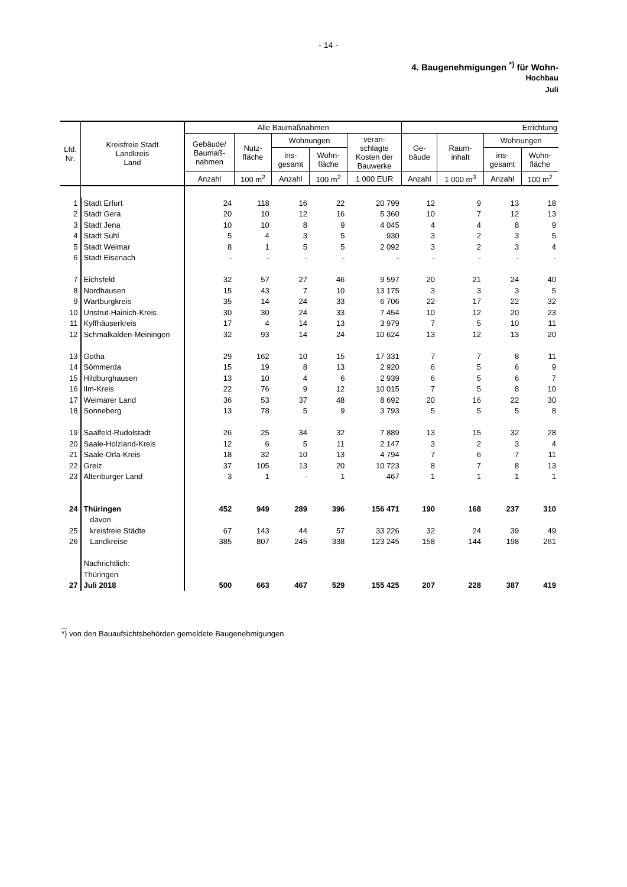- 14 -
4. Baugenehmigungen <sup>*)</sup> für Wohn-
Hochbau
Juli
| Lfd. Nr. | Kreisfreie Stadt Landkreis Land | Alle Baumaßnahmen | | | | | Errichtung | | | |
| --- | --- | --- | --- | --- | --- | --- | --- | --- | --- | --- |
| | | Gebäude/ Baumaß- nahmen | Nutz- fläche | Wohnungen | | veran- schlagte Kosten der Bauwerke | Ge- bäude | Raum- inhalt | Wohnungen | |
| | | | | ins- gesamt | Wohn- fläche | | | | ins- gesamt | Wohn- fläche |
| | | Anzahl | 100 m<sup>2</sup> | Anzahl | 100 m<sup>2</sup> | 1 000 EUR | Anzahl | 1 000 m<sup>3</sup> | Anzahl | 100 m<sup>2</sup> |
| 1 | Stadt Erfurt | 24 | 118 | 16 | 22 | 20 799 | 12 | 9 | 13 | 18 |
| 2 | Stadt Gera | 20 | 10 | 12 | 16 | 5 360 | 10 | 7 | 12 | 13 |
| 3 | Stadt Jena | 10 | 10 | 8 | 9 | 4 045 | 4 | 4 | 8 | 9 |
| 4 | Stadt Suhl | 5 | 4 | 3 | 5 | 930 | 3 | 2 | 3 | 5 |
| 5 | Stadt Weimar | 8 | 1 | 5 | 5 | 2 092 | 3 | 2 | 3 | 4 |
| 6 | Stadt Eisenach | - | - | - | - | - | - | - | - | - |
| 7 | Eichsfeld | 32 | 57 | 27 | 46 | 9 597 | 20 | 21 | 24 | 40 |
| 8 | Nordhausen | 15 | 43 | 7 | 10 | 13 175 | 3 | 3 | 3 | 5 |
| 9 | Wartburgkreis | 35 | 14 | 24 | 33 | 6 706 | 22 | 17 | 22 | 32 |
| 10 | Unstrut-Hainich-Kreis | 30 | 30 | 24 | 33 | 7 454 | 10 | 12 | 20 | 23 |
| 11 | Kyffhäuserkreis | 17 | 4 | 14 | 13 | 3 979 | 7 | 5 | 10 | 11 |
| 12 | Schmalkalden-Meiningen | 32 | 93 | 14 | 24 | 10 624 | 13 | 12 | 13 | 20 |
| 13 | Gotha | 29 | 162 | 10 | 15 | 17 331 | 7 | 7 | 8 | 11 |
| 14 | Sömmerda | 15 | 19 | 8 | 13 | 2 920 | 6 | 5 | 6 | 9 |
| 15 | Hildburghausen | 13 | 10 | 4 | 6 | 2 939 | 6 | 5 | 6 | 7 |
| 16 | Ilm-Kreis | 22 | 76 | 9 | 12 | 10 015 | 7 | 5 | 8 | 10 |
| 17 | Weimarer Land | 36 | 53 | 37 | 48 | 8 692 | 20 | 16 | 22 | 30 |
| 18 | Sonneberg | 13 | 78 | 5 | 9 | 3 793 | 5 | 5 | 5 | 8 |
| 19 | Saalfeld-Rudolstadt | 26 | 25 | 34 | 32 | 7 889 | 13 | 15 | 32 | 28 |
| 20 | Saale-Holzland-Kreis | 12 | 6 | 5 | 11 | 2 147 | 3 | 2 | 3 | 4 |
| 21 | Saale-Orla-Kreis | 18 | 32 | 10 | 13 | 4 794 | 7 | 6 | 7 | 11 |
| 22 | Greiz | 37 | 105 | 13 | 20 | 10 723 | 8 | 7 | 8 | 13 |
| 23 | Altenburger Land | 3 | 1 | - | 1 | 467 | 1 | 1 | 1 | 1 |
| 24 | Thüringen | 452 | 949 | 289 | 396 | 156 471 | 190 | 168 | 237 | 310 |
| | davon | | | | | | | | | |
| 25 | kreisfreie Städte | 67 | 143 | 44 | 57 | 33 226 | 32 | 24 | 39 | 49 |
| 26 | Landkreise | 385 | 807 | 245 | 338 | 123 245 | 158 | 144 | 198 | 261 |
| | Nachrichtlich: | | | | | | | | | |
| | Thüringen | | | | | | | | | |
| 27 | Juli 2018 | 500 | 663 | 467 | 529 | 155 425 | 207 | 228 | 387 | 419 |
*) von den Bauaufsichtsbehörden gemeldete Baugenehmigungen